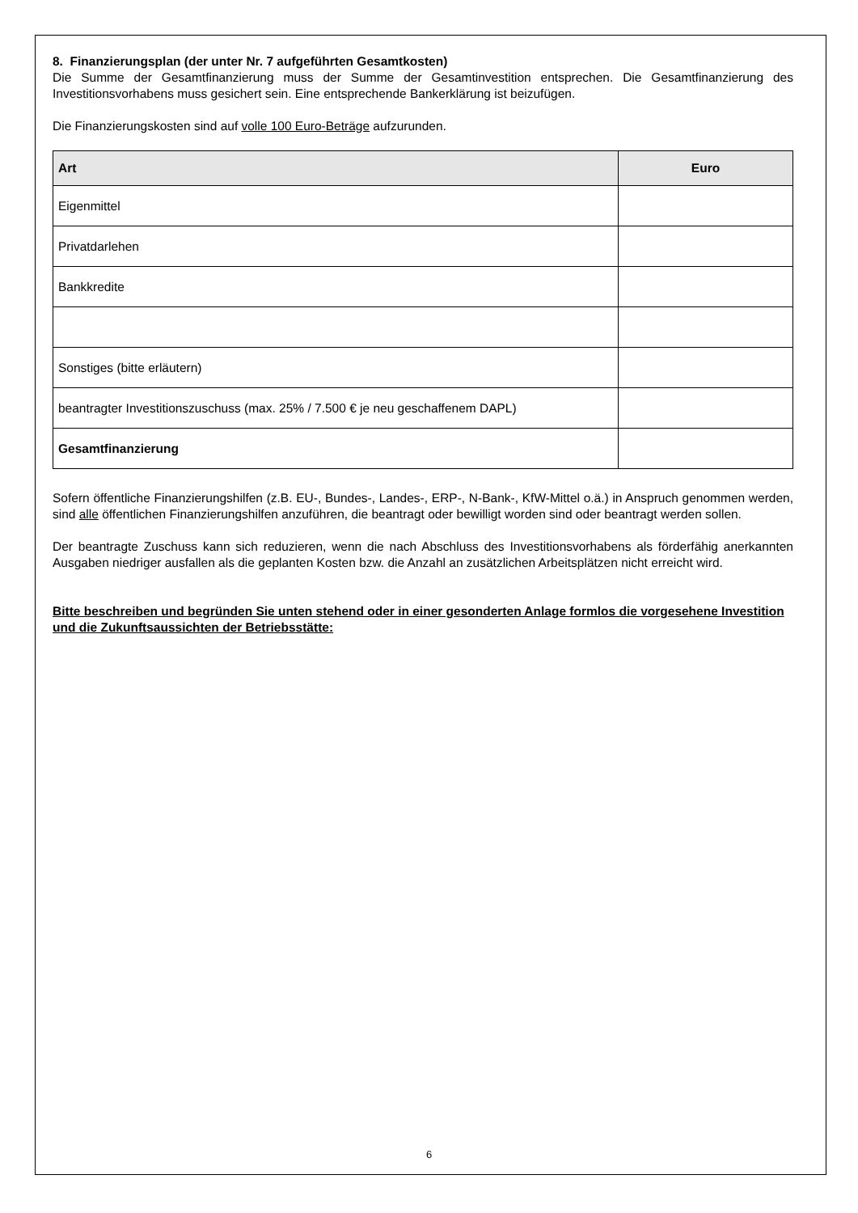8. Finanzierungsplan (der unter Nr. 7 aufgeführten Gesamtkosten)
Die Summe der Gesamtfinanzierung muss der Summe der Gesamtinvestition entsprechen. Die Gesamtfinanzierung des Investitionsvorhabens muss gesichert sein. Eine entsprechende Bankerklärung ist beizufügen.
Die Finanzierungskosten sind auf volle 100 Euro-Beträge aufzurunden.
| Art | Euro |
| --- | --- |
| Eigenmittel | |
| Privatdarlehen | |
| Bankkredite | |
| Sonstiges (bitte erläutern) | |
| beantragter Investitionszuschuss (max. 25% / 7.500 € je neu geschaffenem DAPL) | |
| Gesamtfinanzierung | |
Sofern öffentliche Finanzierungshilfen (z.B. EU-, Bundes-, Landes-, ERP-, N-Bank-, KfW-Mittel o.ä.) in Anspruch genommen werden, sind alle öffentlichen Finanzierungshilfen anzuführen, die beantragt oder bewilligt worden sind oder beantragt werden sollen.
Der beantragte Zuschuss kann sich reduzieren, wenn die nach Abschluss des Investitionsvorhabens als förderfähig anerkannten Ausgaben niedriger ausfallen als die geplanten Kosten bzw. die Anzahl an zusätzlichen Arbeitsplätzen nicht erreicht wird.
Bitte beschreiben und begründen Sie unten stehend oder in einer gesonderten Anlage formlos die vorgesehene Investition und die Zukunftsaussichten der Betriebsstätte:
6